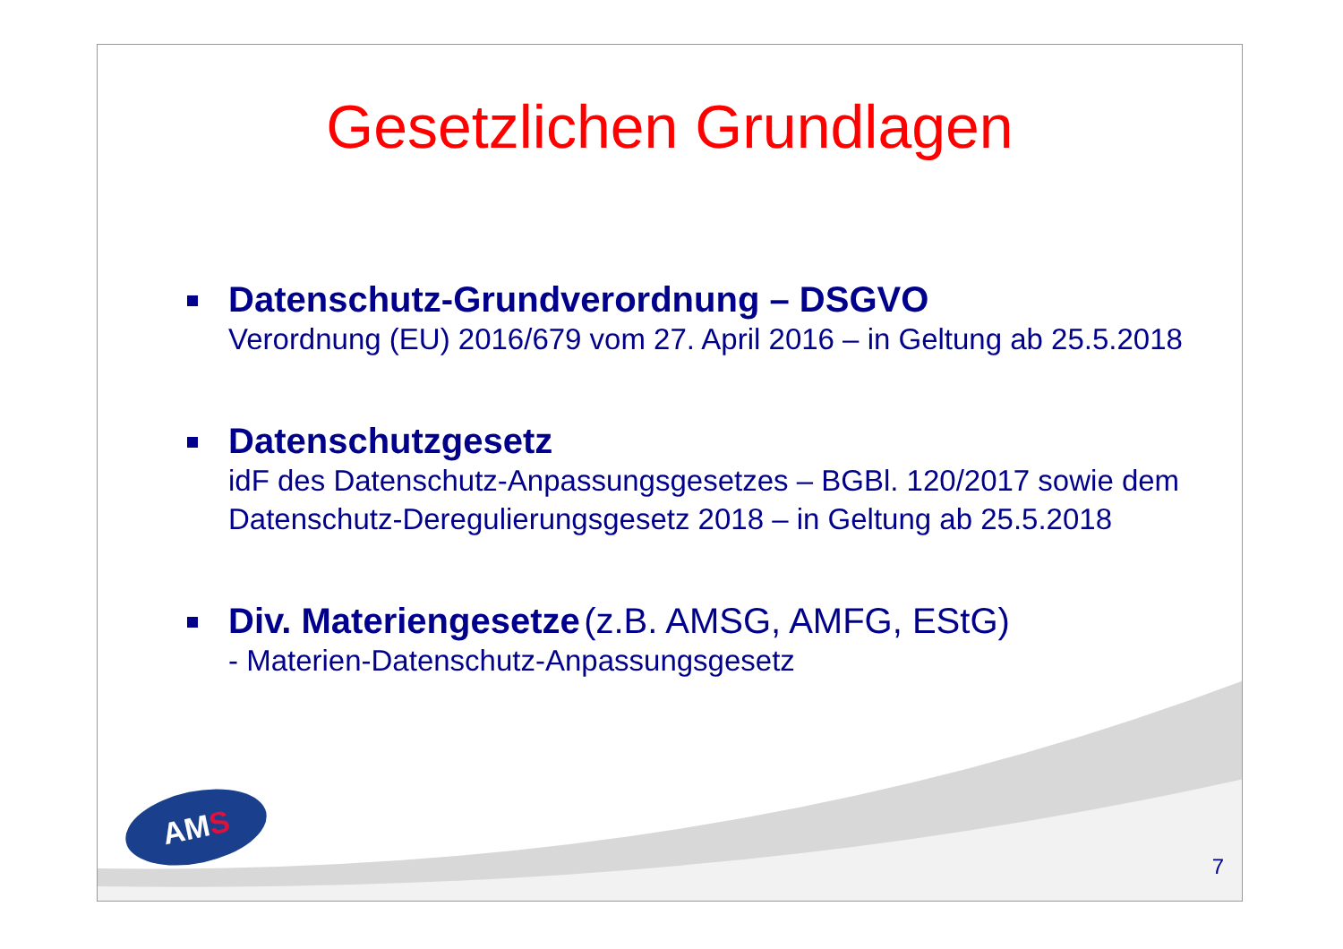Gesetzlichen Grundlagen
Datenschutz-Grundverordnung – DSGVO
Verordnung (EU) 2016/679 vom 27. April 2016 – in Geltung ab 25.5.2018
Datenschutzgesetz
idF des Datenschutz-Anpassungsgesetzes – BGBl. 120/2017 sowie dem Datenschutz-Deregulierungsgesetz 2018 – in Geltung ab 25.5.2018
Div. Materiengesetze (z.B. AMSG, AMFG, EStG)
- Materien-Datenschutz-Anpassungsgesetz
AMS
7